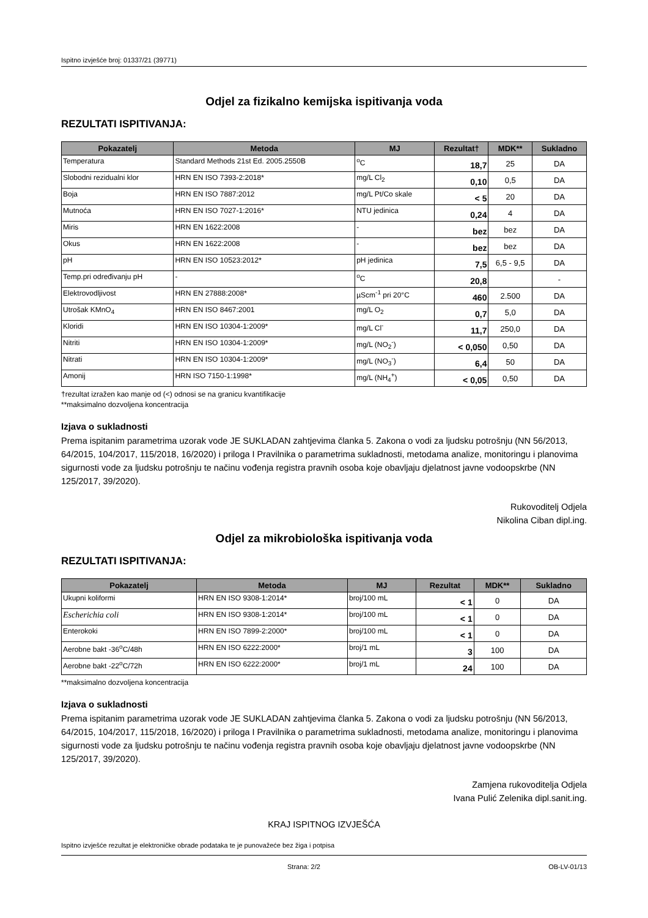Ispitno izvješće broj: 01337/21 (39771)
Odjel za fizikalno kemijska ispitivanja voda
REZULTATI ISPITIVANJA:
| Pokazatelj | Metoda | MJ | Rezultat† | MDK** | Sukladno |
| --- | --- | --- | --- | --- | --- |
| Temperatura | Standard Methods 21st Ed. 2005.2550B | <sup>o</sup> C | 18,7 | 25 | DA |
| Slobodni rezidualni klor | HRN EN ISO 7393-2:2018* | mg/L Cl<sub>2</sub> | 0,10 | 0,5 | DA |
| Boja | HRN EN ISO 7887:2012 | mg/L Pt/Co skale | < 5 | 20 | DA |
| Mutnoća | HRN EN ISO 7027-1:2016* | NTU jedinica | 0,24 | 4 | DA |
| Miris | HRN EN 1622:2008 | - | bez | bez | DA |
| Okus | HRN EN 1622:2008 | - | bez | bez | DA |
| pH | HRN EN ISO 10523:2012* | pH jedinica | 7,5 | 6,5 - 9,5 | DA |
| Temp.pri određivanju pH | - | <sup>o</sup> C | 20,8 | | - |
| Elektrovodljivost | HRN EN 27888:2008* | µScm<sup>-1</sup> pri 20°C | 460 | 2.500 | DA |
| Utrošak KMnO<sub>4</sub> | HRN EN ISO 8467:2001 | mg/L O<sub>2</sub> | 0,7 | 5,0 | DA |
| Kloridi | HRN EN ISO 10304-1:2009* | mg/L Cl<sup>-</sup> | 11,7 | 250,0 | DA |
| Nitriti | HRN EN ISO 10304-1:2009* | mg/L (NO<sub>2</sub><sup>-</sup>) | < 0,050 | 0,50 | DA |
| Nitrati | HRN EN ISO 10304-1:2009* | mg/L (NO<sub>3</sub><sup>-</sup>) | 6,4 | 50 | DA |
| Amonij | HRN ISO 7150-1:1998* | mg/L (NH<sub>4</sub><sup>+</sup>) | < 0,05 | 0,50 | DA |
†rezultat izražen kao manje od (<) odnosi se na granicu kvantifikacije
**maksimalno dozvoljena koncentracija
Izjava o sukladnosti
Prema ispitanim parametrima uzorak vode JE SUKLADAN zahtjevima članka 5. Zakona o vodi za ljudsku potrošnju (NN 56/2013, 64/2015, 104/2017, 115/2018, 16/2020) i priloga I Pravilnika o parametrima sukladnosti, metodama analize, monitoringu i planovima sigurnosti vode za ljudsku potrošnju te načinu vođenja registra pravnih osoba koje obavljaju djelatnost javne vodoopskrbe (NN 125/2017, 39/2020).
Rukovoditelj Odjela
Nikolina Ciban dipl.ing.
Odjel za mikrobiološka ispitivanja voda
REZULTATI ISPITIVANJA:
| Pokazatelj | Metoda | MJ | Rezultat | MDK** | Sukladno |
| --- | --- | --- | --- | --- | --- |
| Ukupni koliformi | HRN EN ISO 9308-1:2014* | broj/100 mL | < 1 | 0 | DA |
| Escherichia coli | HRN EN ISO 9308-1:2014* | broj/100 mL | < 1 | 0 | DA |
| Enterokoki | HRN EN ISO 7899-2:2000* | broj/100 mL | < 1 | 0 | DA |
| Aerobne bakt -36<sup>o</sup>C/48h | HRN EN ISO 6222:2000* | broj/1 mL | 3 | 100 | DA |
| Aerobne bakt -22<sup>o</sup>C/72h | HRN EN ISO 6222:2000* | broj/1 mL | 24 | 100 | DA |
**maksimalno dozvoljena koncentracija
Izjava o sukladnosti
Prema ispitanim parametrima uzorak vode JE SUKLADAN zahtjevima članka 5. Zakona o vodi za ljudsku potrošnju (NN 56/2013, 64/2015, 104/2017, 115/2018, 16/2020) i priloga I Pravilnika o parametrima sukladnosti, metodama analize, monitoringu i planovima sigurnosti vode za ljudsku potrošnju te načinu vođenja registra pravnih osoba koje obavljaju djelatnost javne vodoopskrbe (NN 125/2017, 39/2020).
Zamjena rukovoditelja Odjela
Ivana Pulić Zelenika dipl.sanit.ing.
KRAJ ISPITNOG IZVJEŠĆA
Ispitno izvješće rezultat je elektroničke obrade podataka te je punovažeće bez žiga i potpisa
Strana: 2/2 OB-LV-01/13